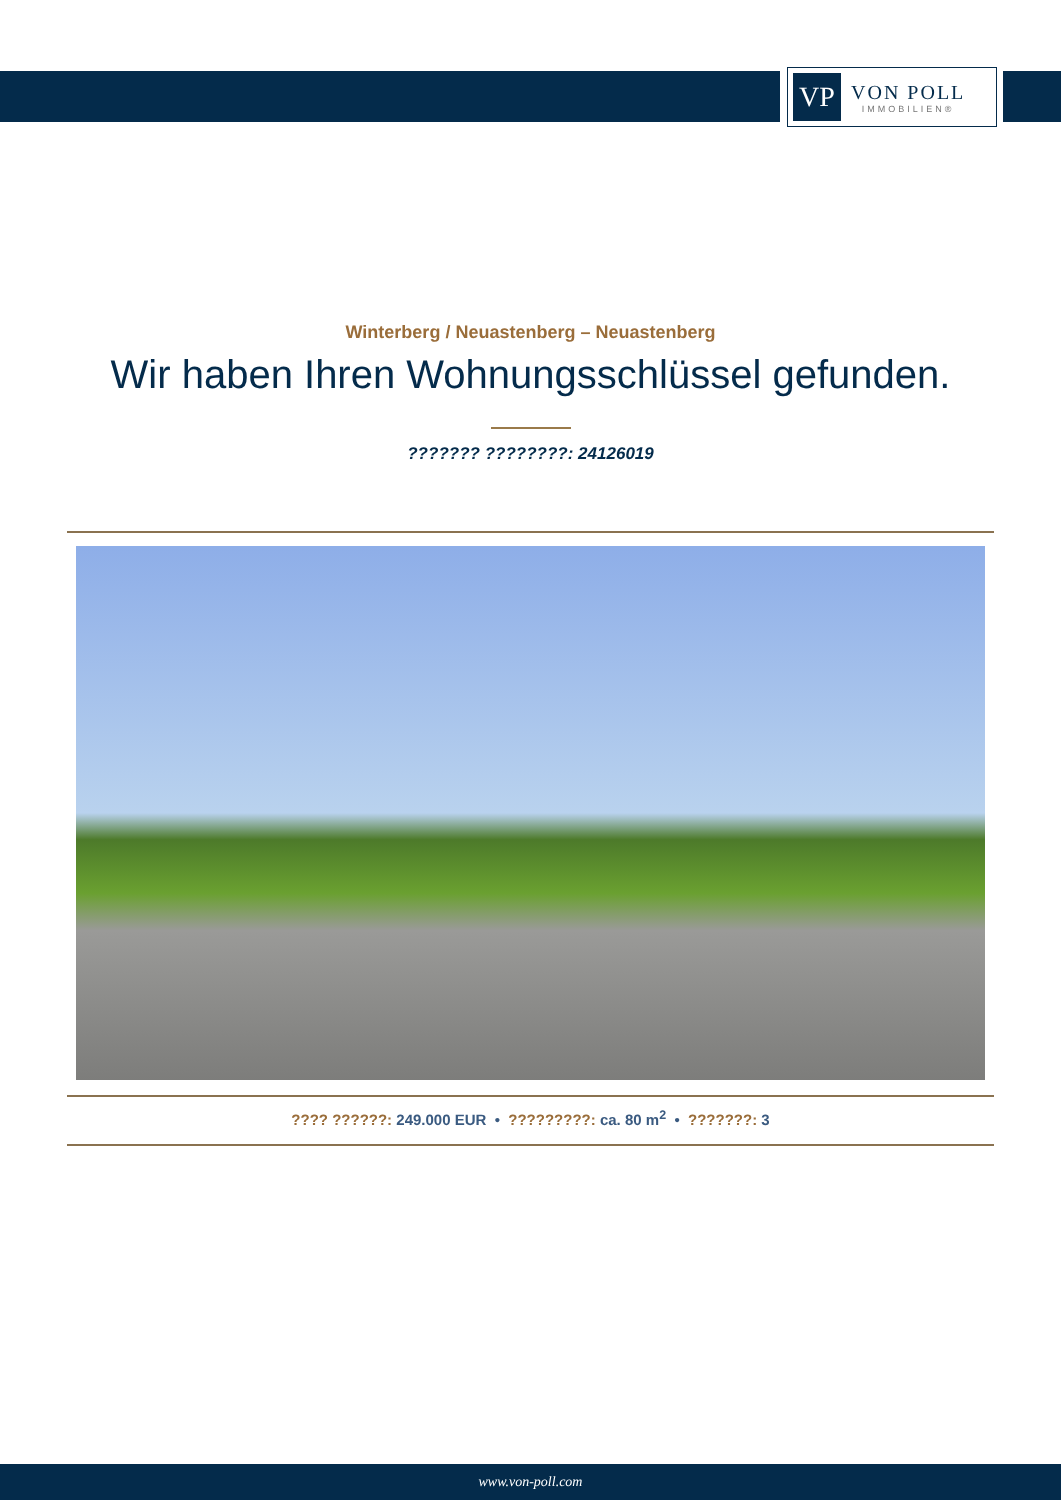VP
VON POLL
IMMOBILIEN®
Winterberg / Neuastenberg – Neuastenberg
Wir haben Ihren Wohnungsschlüssel gefunden.
??????? ????????: 24126019
???? ??????: 249.000 EUR • ?????????: ca. 80 m<sup>2</sup> • ???????: 3
www.von-poll.com